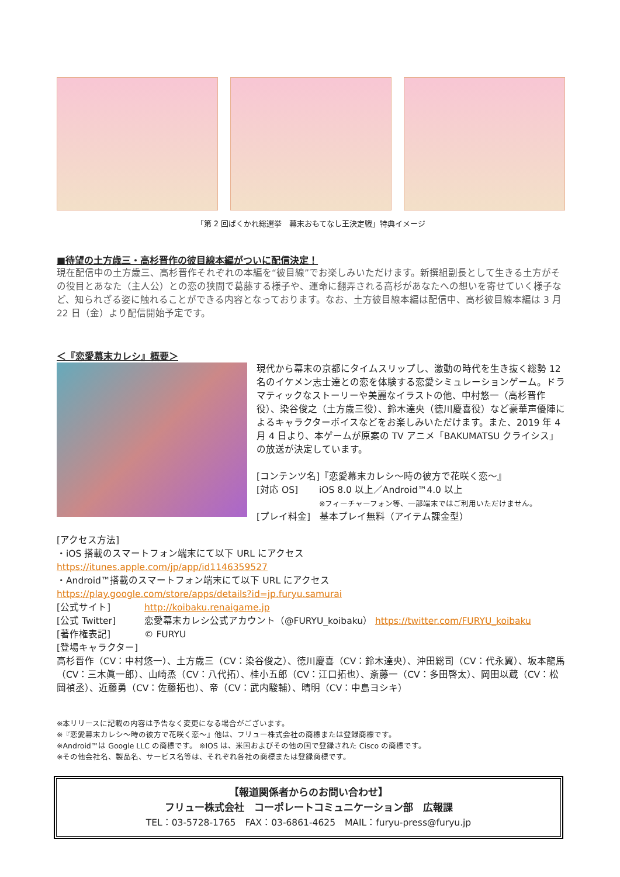「第 2 回ばくかれ総選挙　幕末おもてなし王決定戦」特典イメージ
■待望の土方歳三・高杉晋作の彼目線本編がついに配信決定！
現在配信中の土方歳三、高杉晋作それぞれの本編を“彼目線”でお楽しみいただけます。新撰組副長として生きる土方がその役目とあなた（主人公）との恋の狭間で葛藤する様子や、運命に翻弄される高杉があなたへの想いを寄せていく様子など、知られざる姿に触れることができる内容となっております。なお、土方彼目線本編は配信中、高杉彼目線本編は 3 月 22 日（金）より配信開始予定です。
＜『恋愛幕末カレシ』概要＞
現代から幕末の京都にタイムスリップし、激動の時代を生き抜く総勢 12 名のイケメン志士達との恋を体験する恋愛シミュレーションゲーム。ドラマティックなストーリーや美麗なイラストの他、中村悠一（高杉晋作役）、染谷俊之（土方歳三役）、鈴木達央（徳川慶喜役）など豪華声優陣によるキャラクターボイスなどをお楽しみいただけます。また、2019 年 4 月 4 日より、本ゲームが原案の TV アニメ「BAKUMATSU クライシス」の放送が決定しています。
[コンテンツ名]『恋愛幕末カレシ～時の彼方で花咲く恋～』
[対応 OS] iOS 8.0 以上／Android™4.0 以上
※フィーチャーフォン等、一部端末ではご利用いただけません。
[プレイ料金]　基本プレイ無料（アイテム課金型）
[アクセス方法]
・iOS 搭載のスマートフォン端末にて以下 URL にアクセス
https://itunes.apple.com/jp/app/id1146359527
・Android™搭載のスマートフォン端末にて以下 URL にアクセス
https://play.google.com/store/apps/details?id=jp.furyu.samurai
[公式サイト] http://koibaku.renaigame.jp
[公式 Twitter] 恋愛幕末カレシ公式アカウント（@FURYU_koibaku） https://twitter.com/FURYU_koibaku
[著作権表記] © FURYU
[登場キャラクター]
高杉晋作（CV：中村悠一）、土方歳三（CV：染谷俊之）、徳川慶喜（CV：鈴木達央）、沖田総司（CV：代永翼）、坂本龍馬（CV：三木眞一郎）、山崎烝（CV：八代拓）、桂小五郎（CV：江口拓也）、斎藤一（CV：多田啓太）、岡田以蔵（CV：松岡禎丞）、近藤勇（CV：佐藤拓也）、帝（CV：武内駿輔）、晴明（CV：中島ヨシキ）
※本リリースに記載の内容は予告なく変更になる場合がございます。
※『恋愛幕末カレシ～時の彼方で花咲く恋～』他は、フリュー株式会社の商標または登録商標です。
※Android™は Google LLC の商標です。 ※IOS は、米国およびその他の国で登録された Cisco の商標です。
※その他会社名、製品名、サービス名等は、それぞれ各社の商標または登録商標です。
【報道関係者からのお問い合わせ】
フリュー株式会社　コーポレートコミュニケーション部　広報課
TEL：03-5728-1765　FAX：03-6861-4625　MAIL：furyu-press@furyu.jp